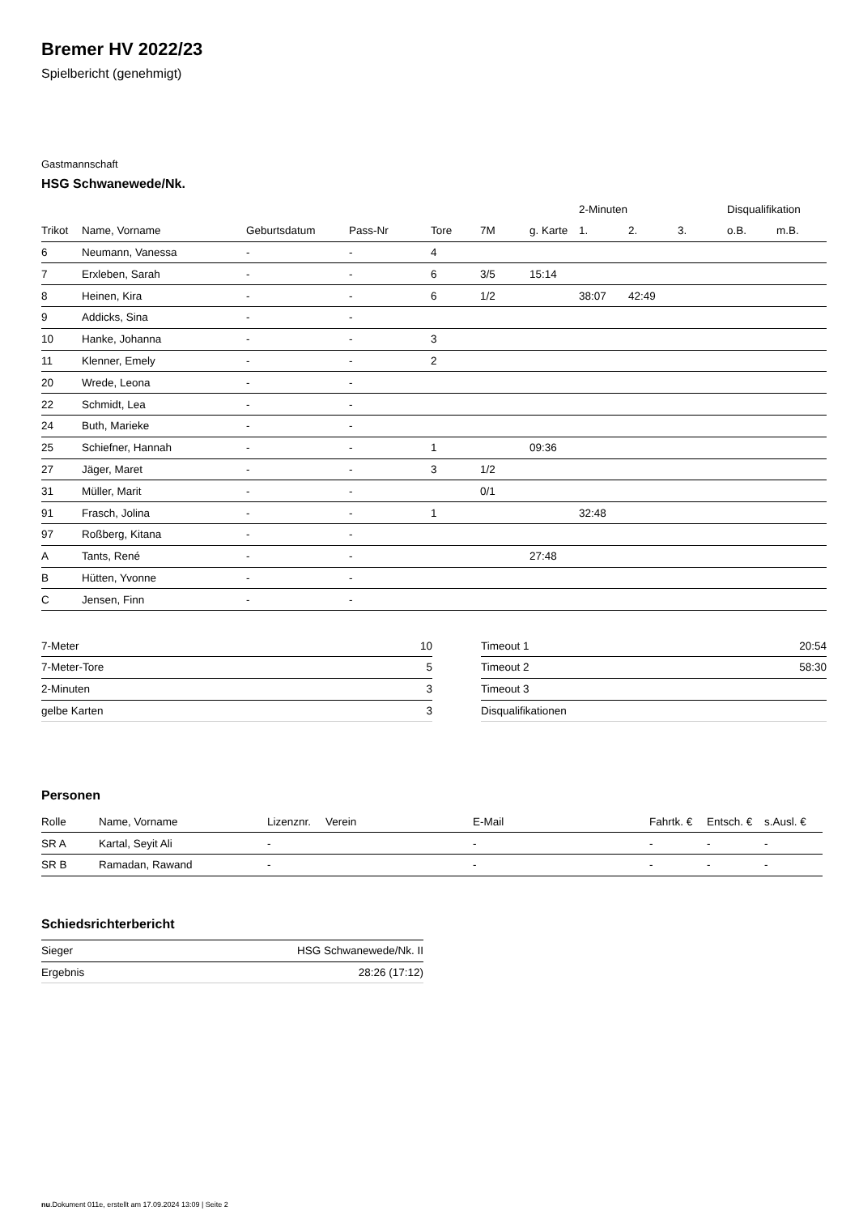Bremer HV 2022/23
Spielbericht (genehmigt)
Gastmannschaft
HSG Schwanewede/Nk.
| | | | | | | | 2-Minuten | | | Disqualifikation | |
| --- | --- | --- | --- | --- | --- | --- | --- | --- | --- | --- | --- |
| Trikot | Name, Vorname | Geburtsdatum | Pass-Nr | Tore | 7M | g. Karte | 1. | 2. | 3. | o.B. | m.B. |
| 6 | Neumann, Vanessa | - | - | 4 | | | | | | | |
| 7 | Erxleben, Sarah | - | - | 6 | 3/5 | 15:14 | | | | | |
| 8 | Heinen, Kira | - | - | 6 | 1/2 | | 38:07 | 42:49 | | | |
| 9 | Addicks, Sina | - | - | | | | | | | | |
| 10 | Hanke, Johanna | - | - | 3 | | | | | | | |
| 11 | Klenner, Emely | - | - | 2 | | | | | | | |
| 20 | Wrede, Leona | - | - | | | | | | | | |
| 22 | Schmidt, Lea | - | - | | | | | | | | |
| 24 | Buth, Marieke | - | - | | | | | | | | |
| 25 | Schiefner, Hannah | - | - | 1 | | 09:36 | | | | | |
| 27 | Jäger, Maret | - | - | 3 | 1/2 | | | | | | |
| 31 | Müller, Marit | - | - | | 0/1 | | | | | | |
| 91 | Frasch, Jolina | - | - | 1 | | | 32:48 | | | | |
| 97 | Roßberg, Kitana | - | - | | | | | | | | |
| A | Tants, René | - | - | | | 27:48 | | | | | |
| B | Hütten, Yvonne | - | - | | | | | | | | |
| C | Jensen, Finn | - | - | | | | | | | | |
| 7-Meter | 10 |
| 7-Meter-Tore | 5 |
| 2-Minuten | 3 |
| gelbe Karten | 3 |
| Timeout 1 | 20:54 |
| Timeout 2 | 58:30 |
| Timeout 3 | |
| Disqualifikationen | |
Personen
| Rolle | Name, Vorname | Lizenznr. | Verein | E-Mail | Fahrtk. € | Entsch. € | s.Ausl. € |
| --- | --- | --- | --- | --- | --- | --- | --- |
| SR A | Kartal, Seyit Ali | - | | - | - | - | - |
| SR B | Ramadan, Rawand | - | | - | - | - | - |
Schiedsrichterbericht
| Sieger | HSG Schwanewede/Nk. II |
| Ergebnis | 28:26 (17:12) |
nu.Dokument 011e, erstellt am 17.09.2024 13:09 | Seite 2